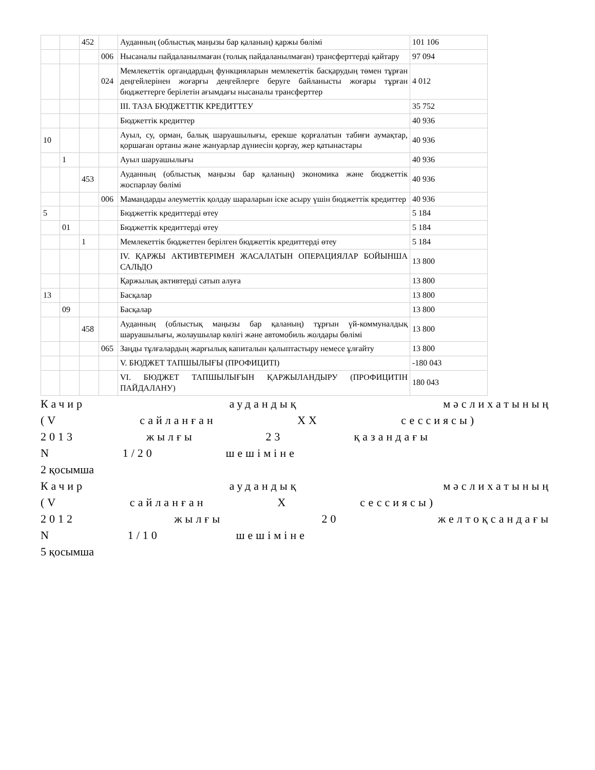| | | 452 | | Ауданның (облыстық маңызы бар қаланың) қаржы бөлімі | 101 106 |
| | | | 006 | Нысаналы пайдаланылмаған (толық пайдаланылмаған) трансферттерді қайтару | 97 094 |
| | | | 024 | Мемлекеттік органдардың функцияларын мемлекеттік басқарудың төмен тұрған деңгейлерінен жоғарғы деңгейлерге беруге байланысты жоғары тұрған бюджеттерге берілетін ағымдағы нысаналы трансферттер | 4 012 |
| | | | | III. ТАЗА БЮДЖЕТТІК КРЕДИТТЕУ | 35 752 |
| | | | | Бюджеттік кредиттер | 40 936 |
| 10 | | | | Ауыл, су, орман, балық шаруашылығы, ерекше қорғалатын табиғи аумақтар, қоршаған ортаны және жануарлар дүниесін қорғау, жер қатынастары | 40 936 |
| | 1 | | | Ауыл шаруашылығы | 40 936 |
| | | 453 | | Ауданның (облыстық маңызы бар қаланың) экономика және бюджеттік жоспарлау бөлімі | 40 936 |
| | | | 006 | Мамандарды әлеуметтік қолдау шараларын іске асыру үшін бюджеттік кредиттер | 40 936 |
| 5 | | | | Бюджеттік кредиттерді өтеу | 5 184 |
| | 01 | | | Бюджеттік кредиттерді өтеу | 5 184 |
| | | 1 | | Мемлекеттік бюджеттен берілген бюджеттік кредиттерді өтеу | 5 184 |
| | | | | IV. ҚАРЖЫ АКТИВТЕРІМЕН ЖАСАЛАТЫН ОПЕРАЦИЯЛАР БОЙЫНША САЛЬДО | 13 800 |
| | | | | Қаржылық активтерді сатып алуға | 13 800 |
| 13 | | | | Басқалар | 13 800 |
| | 09 | | | Басқалар | 13 800 |
| | | 458 | | Ауданның (облыстық маңызы бар қаланың) тұрғын үй-коммуналдық шаруашылығы, жолаушылар көлігі және автомобиль жолдары бөлімі | 13 800 |
| | | | 065 | Заңды тұлғалардың жарғылық капиталын қалыптастыру немесе ұлғайту | 13 800 |
| | | | | V. БЮДЖЕТ ТАПШЫЛЫҒЫ (ПРОФИЦИТІ) | -180 043 |
| | | | | VI. БЮДЖЕТ ТАПШЫЛЫҒЫН ҚАРЖЫЛАНДЫРУ (ПРОФИЦИТІН ПАЙДАЛАНУ) | 180 043 |
Качир аудандық мәслихатының
(V сайланған XX сессиясы)
2013 жылғы 23 қазандағы
N 1/20 шешіміне
2 қосымша
Качир аудандық мәслихатының
(V сайланған X сессиясы)
2012 жылғы 20 желтоқсандағы
N 1/10 шешіміне
5 қосымша